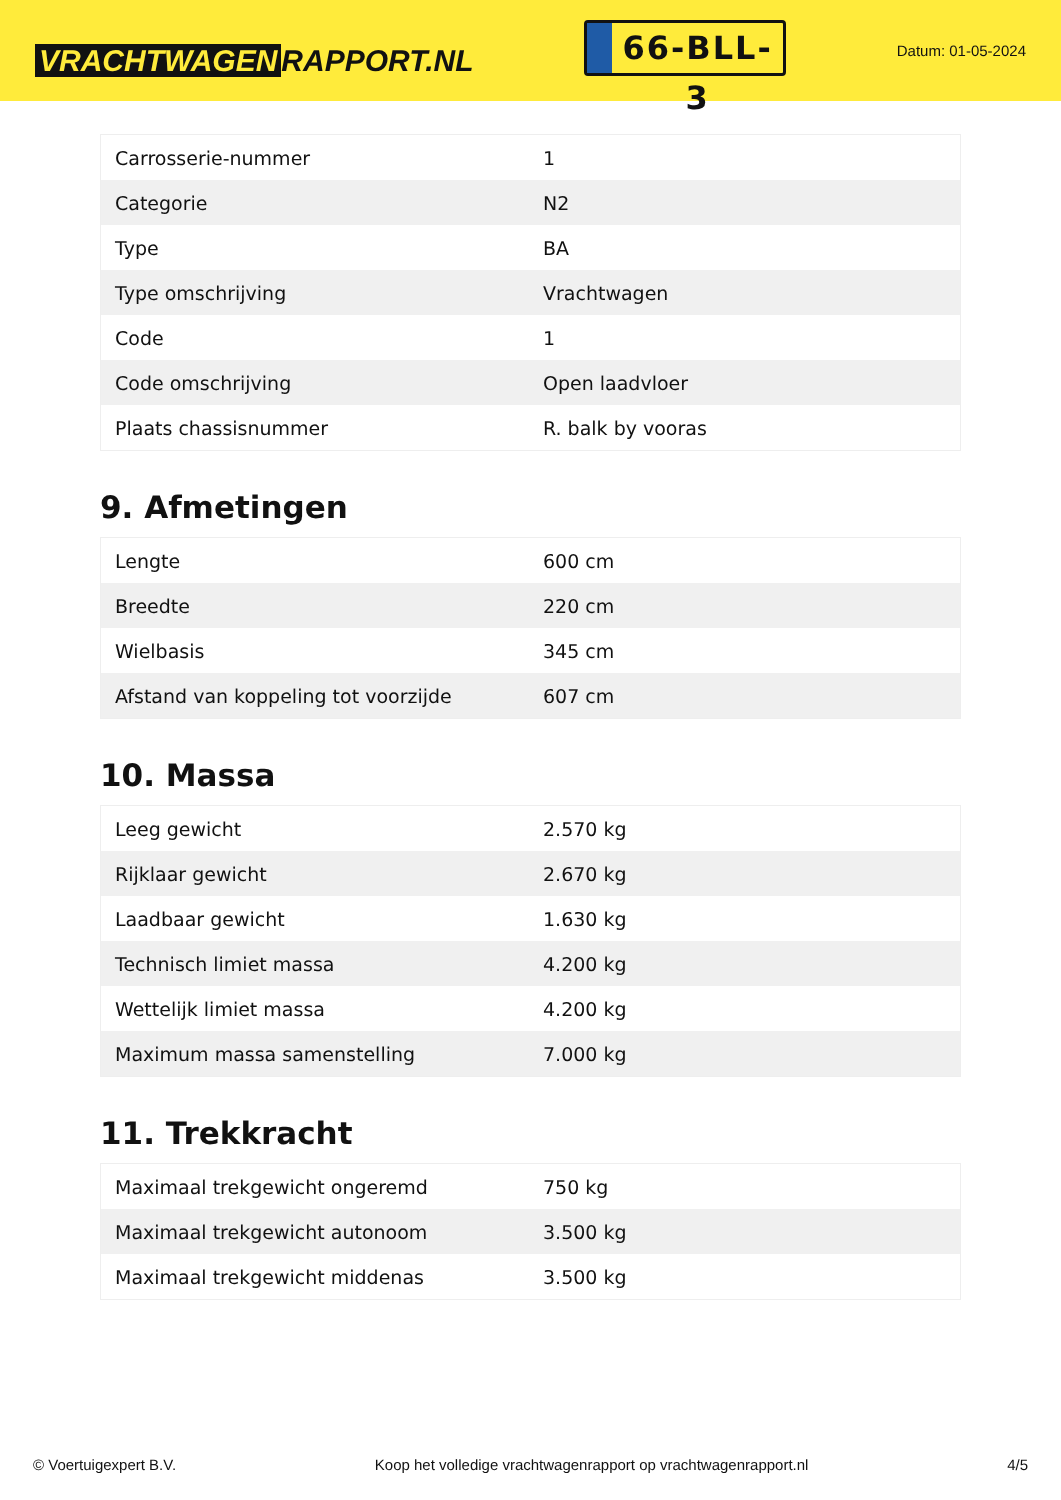VRACHTWAGEN RAPPORT.NL
66-BLL-3
Datum: 01-05-2024
| Carrosserie-nummer | 1 |
| Categorie | N2 |
| Type | BA |
| Type omschrijving | Vrachtwagen |
| Code | 1 |
| Code omschrijving | Open laadvloer |
| Plaats chassisnummer | R. balk by vooras |
9. Afmetingen
| Lengte | 600 cm |
| Breedte | 220 cm |
| Wielbasis | 345 cm |
| Afstand van koppeling tot voorzijde | 607 cm |
10. Massa
| Leeg gewicht | 2.570 kg |
| Rijklaar gewicht | 2.670 kg |
| Laadbaar gewicht | 1.630 kg |
| Technisch limiet massa | 4.200 kg |
| Wettelijk limiet massa | 4.200 kg |
| Maximum massa samenstelling | 7.000 kg |
11. Trekkracht
| Maximaal trekgewicht ongeremd | 750 kg |
| Maximaal trekgewicht autonoom | 3.500 kg |
| Maximaal trekgewicht middenas | 3.500 kg |
© Voertuigexpert B.V. Koop het volledige vrachtwagenrapport op vrachtwagenrapport.nl 4/5